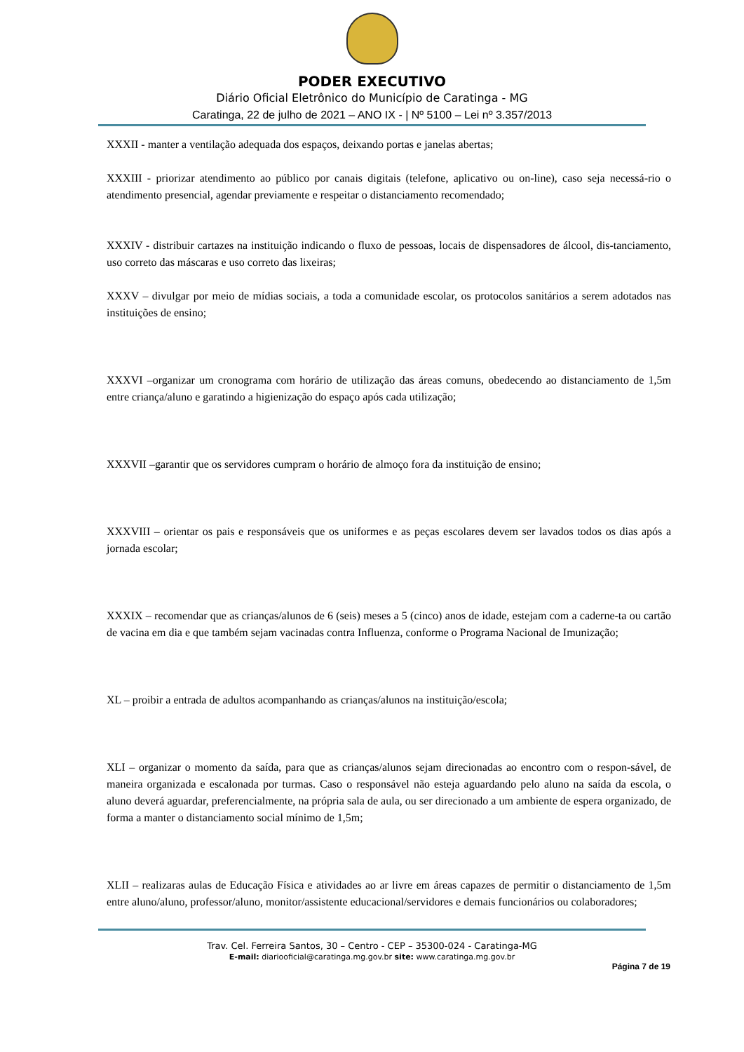PODER EXECUTIVO
Diário Oficial Eletrônico do Município de Caratinga - MG
Caratinga, 22 de julho de 2021 – ANO IX - | Nº 5100 – Lei nº 3.357/2013
XXXII - manter a ventilação adequada dos espaços, deixando portas e janelas abertas;
XXXIII - priorizar atendimento ao público por canais digitais (telefone, aplicativo ou on-line), caso seja necessá-rio o atendimento presencial, agendar previamente e respeitar o distanciamento recomendado;
XXXIV - distribuir cartazes na instituição indicando o fluxo de pessoas, locais de dispensadores de álcool, dis-tanciamento, uso correto das máscaras e uso correto das lixeiras;
XXXV – divulgar por meio de mídias sociais, a toda a comunidade escolar, os protocolos sanitários a serem adotados nas instituições de ensino;
XXXVI –organizar um cronograma com horário de utilização das áreas comuns, obedecendo ao distanciamento de 1,5m entre criança/aluno e garatindo a higienização do espaço após cada utilização;
XXXVII –garantir que os servidores cumpram o horário de almoço fora da instituição de ensino;
XXXVIII – orientar os pais e responsáveis que os uniformes e as peças escolares devem ser lavados todos os dias após a jornada escolar;
XXXIX – recomendar que as crianças/alunos de 6 (seis) meses a 5 (cinco) anos de idade, estejam com a caderne-ta ou cartão de vacina em dia e que também sejam vacinadas contra Influenza, conforme o Programa Nacional de Imunização;
XL – proibir a entrada de adultos acompanhando as crianças/alunos na instituição/escola;
XLI – organizar o momento da saída, para que as crianças/alunos sejam direcionadas ao encontro com o respon-sável, de maneira organizada e escalonada por turmas. Caso o responsável não esteja aguardando pelo aluno na saída da escola, o aluno deverá aguardar, preferencialmente, na própria sala de aula, ou ser direcionado a um ambiente de espera organizado, de forma a manter o distanciamento social mínimo de 1,5m;
XLII – realizaras aulas de Educação Física e atividades ao ar livre em áreas capazes de permitir o distanciamento de 1,5m entre aluno/aluno, professor/aluno, monitor/assistente educacional/servidores e demais funcionários ou colaboradores;
Trav. Cel. Ferreira Santos, 30 – Centro - CEP – 35300-024 - Caratinga-MG
E-mail: diariooficial@caratinga.mg.gov.br site: www.caratinga.mg.gov.br
Página 7 de 19